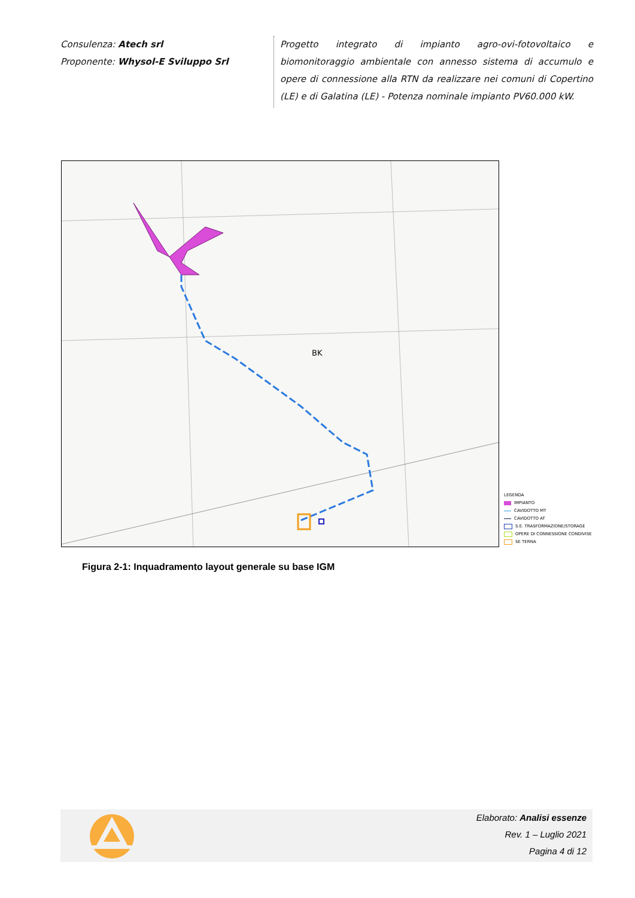Consulenza: Atech srl
Proponente: Whysol-E Sviluppo Srl
Progetto integrato di impianto agro-ovi-fotovoltaico e biomonitoraggio ambientale con annesso sistema di accumulo e opere di connessione alla RTN da realizzare nei comuni di Copertino (LE) e di Galatina (LE) - Potenza nominale impianto PV60.000 kW.
BK
LEGENDA
IMPIANTO
CAVIDOTTO MT
CAVIDOTTO AT
S.E. TRASFORMAZIONE/STORAGE
OPERE DI CONNESSIONE CONDIVISE
SE TERNA
Figura 2-1: Inquadramento layout generale su base IGM
Elaborato: Analisi essenze
Rev. 1 – Luglio 2021
Pagina 4 di 12